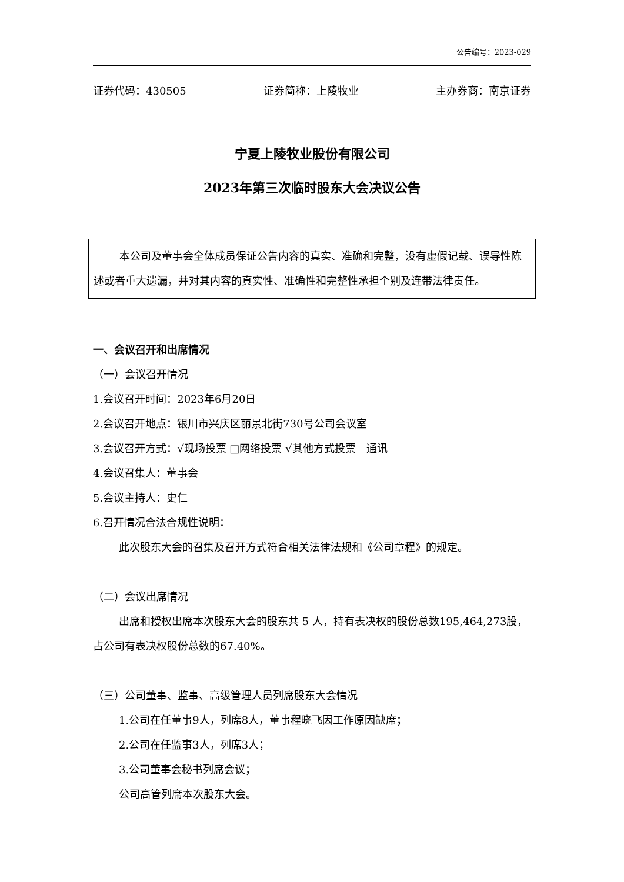公告编号：2023-029
证券代码：430505 证券简称：上陵牧业 主办券商：南京证券
宁夏上陵牧业股份有限公司
2023年第三次临时股东大会决议公告
本公司及董事会全体成员保证公告内容的真实、准确和完整，没有虚假记载、误导性陈述或者重大遗漏，并对其内容的真实性、准确性和完整性承担个别及连带法律责任。
一、会议召开和出席情况
（一）会议召开情况
1.会议召开时间：2023年6月20日
2.会议召开地点：银川市兴庆区丽景北街730号公司会议室
3.会议召开方式：√现场投票 □网络投票 √其他方式投票　通讯
4.会议召集人：董事会
5.会议主持人：史仁
6.召开情况合法合规性说明：
此次股东大会的召集及召开方式符合相关法律法规和《公司章程》的规定。
（二）会议出席情况
出席和授权出席本次股东大会的股东共 5 人，持有表决权的股份总数195,464,273股，占公司有表决权股份总数的67.40%。
（三）公司董事、监事、高级管理人员列席股东大会情况
1.公司在任董事9人，列席8人，董事程晓飞因工作原因缺席；
2.公司在任监事3人，列席3人；
3.公司董事会秘书列席会议；
公司高管列席本次股东大会。